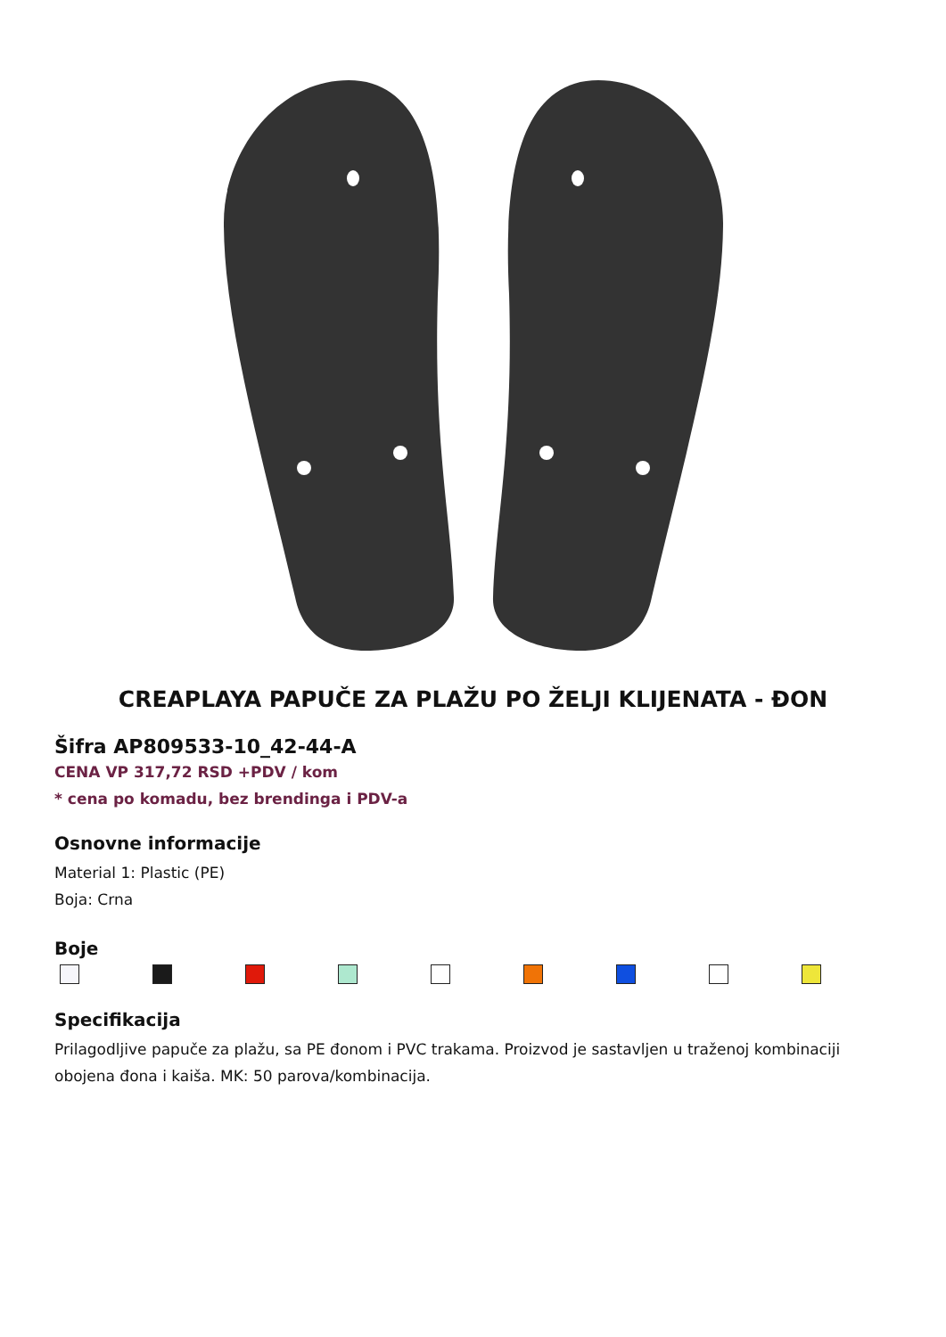CREAPLAYA PAPUČE ZA PLAŽU PO ŽELJI KLIJENATA - ĐON
Šifra AP809533-10_42-44-A
CENA VP 317,72 RSD +PDV / kom
* cena po komadu, bez brendinga i PDV-a
Osnovne informacije
Material 1: Plastic (PE)
Boja: Crna
Boje
Specifikacija
Prilagodljive papuče za plažu, sa PE đonom i PVC trakama. Proizvod je sastavljen u traženoj kombinaciji obojena đona i kaiša. MK: 50 parova/kombinacija.